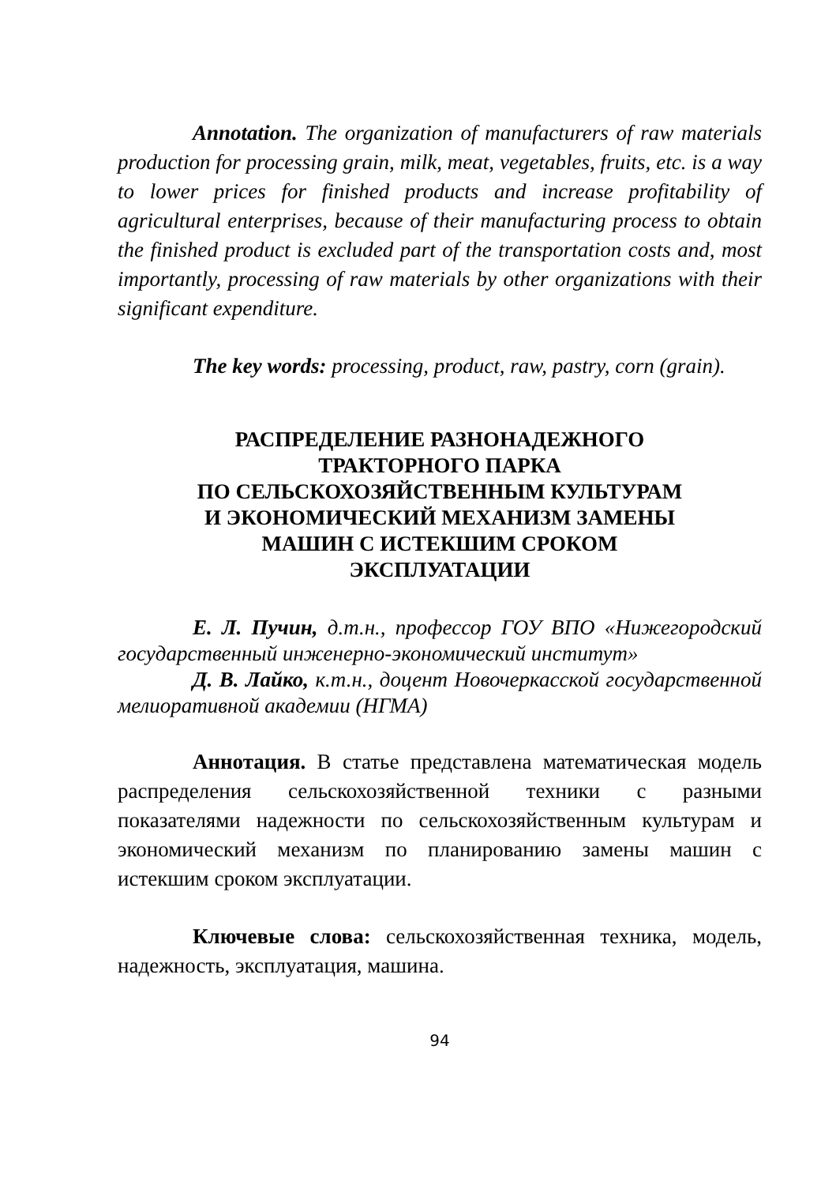Annotation. The organization of manufacturers of raw materials production for processing grain, milk, meat, vegetables, fruits, etc. is a way to lower prices for finished products and increase profitability of agricultural enterprises, because of their manufacturing process to obtain the finished product is excluded part of the transportation costs and, most importantly, processing of raw materials by other organizations with their significant expenditure.
The key words: processing, product, raw, pastry, corn (grain).
РАСПРЕДЕЛЕНИЕ РАЗНОНАДЕЖНОГО
ТРАКТОРНОГО ПАРКА
ПО СЕЛЬСКОХОЗЯЙСТВЕННЫМ КУЛЬТУРАМ
И ЭКОНОМИЧЕСКИЙ МЕХАНИЗМ ЗАМЕНЫ
МАШИН С ИСТЕКШИМ СРОКОМ
ЭКСПЛУАТАЦИИ
Е. Л. Пучин, д.т.н., профессор ГОУ ВПО «Нижегородский государственный инженерно-экономический институт»
Д. В. Лайко, к.т.н., доцент Новочеркасской государственной мелиоративной академии (НГМА)
Аннотация. В статье представлена математическая модель распределения сельскохозяйственной техники с разными показателями надежности по сельскохозяйственным культурам и экономический механизм по планированию замены машин с истекшим сроком эксплуатации.
Ключевые слова: сельскохозяйственная техника, модель, надежность, эксплуатация, машина.
94